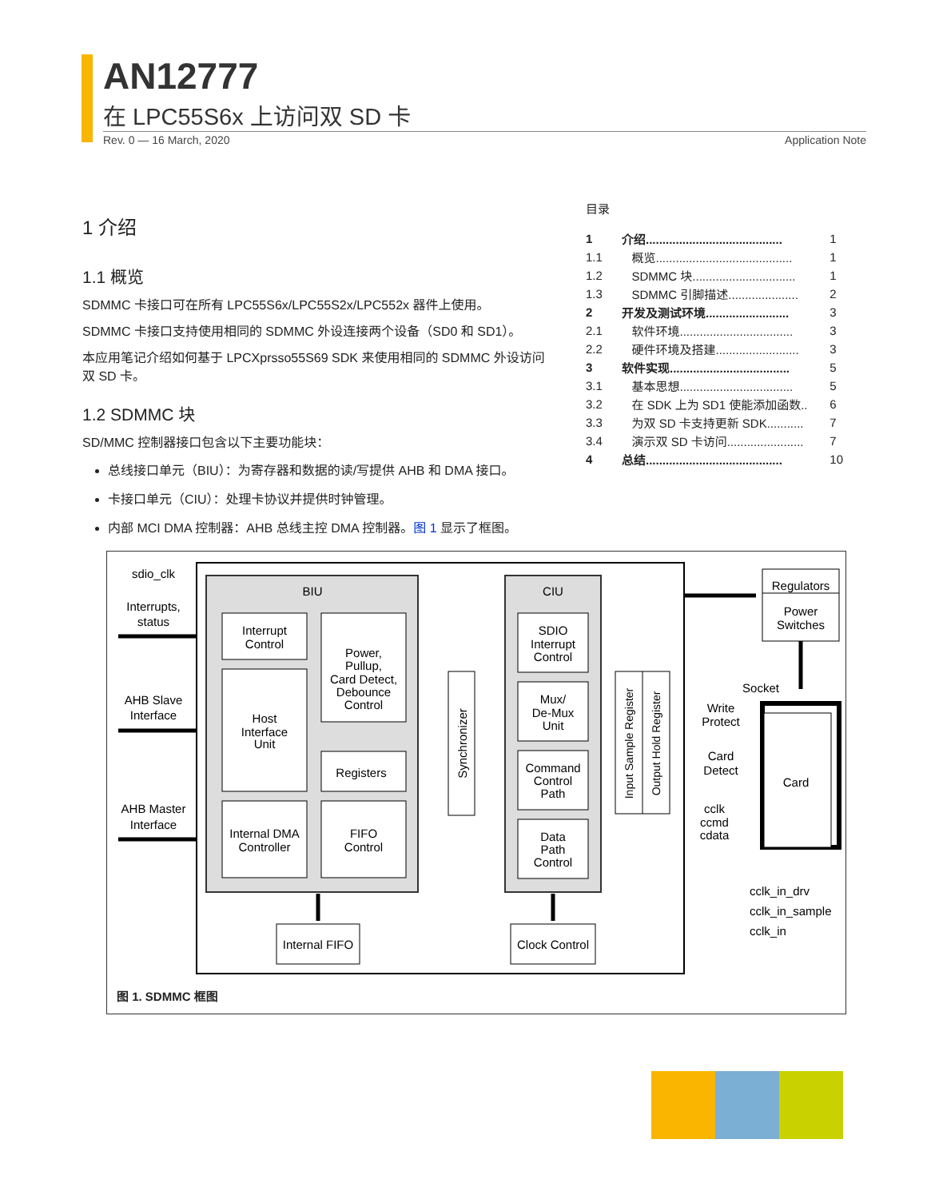AN12777
在 LPC55S6x 上访问双 SD 卡
Rev. 0 — 16 March, 2020 Application Note
1 介绍
1.1 概览
SDMMC 卡接口可在所有 LPC55S6x/LPC55S2x/LPC552x 器件上使用。
SDMMC 卡接口支持使用相同的 SDMMC 外设连接两个设备（SD0 和 SD1）。
本应用笔记介绍如何基于 LPCXprsso55S69 SDK 来使用相同的 SDMMC 外设访问双 SD 卡。
1.2 SDMMC 块
SD/MMC 控制器接口包含以下主要功能块：
总线接口单元（BIU）：为寄存器和数据的读/写提供 AHB 和 DMA 接口。
卡接口单元（CIU）：处理卡协议并提供时钟管理。
内部 MCI DMA 控制器：AHB 总线主控 DMA 控制器。图 1 显示了框图。
目录
| 1 | 介绍......................................... | 1 |
| 1.1 | 概览......................................... | 1 |
| 1.2 | SDMMC 块............................... | 1 |
| 1.3 | SDMMC 引脚描述..................... | 2 |
| 2 | 开发及测试环境......................... | 3 |
| 2.1 | 软件环境.................................. | 3 |
| 2.2 | 硬件环境及搭建......................... | 3 |
| 3 | 软件实现.................................... | 5 |
| 3.1 | 基本思想.................................. | 5 |
| 3.2 | 在 SDK 上为 SD1 使能添加函数.. | 6 |
| 3.3 | 为双 SD 卡支持更新 SDK........... | 7 |
| 3.4 | 演示双 SD 卡访问....................... | 7 |
| 4 | 总结......................................... | 10 |
BIU
CIU
Interrupt
Control
Power,
Pullup,
Card Detect,
Debounce
Control
Host
Interface
Unit
Registers
Internal DMA
Controller
FIFO
Control
SDIO
Interrupt
Control
Mux/
De-Mux
Unit
Command
Control
Path
Data
Path
Control
Synchronizer
Input Sample Register
Output Hold Register
Internal FIFO
Clock Control
Regulators
Power
Switches
Card
Socket
Write
Protect
Card
Detect
cclk
ccmd
cdata
sdio_clk
Interrupts,
status
AHB Slave
Interface
AHB Master
Interface
cclk_in_drv
cclk_in_sample
cclk_in
图 1. SDMMC 框图